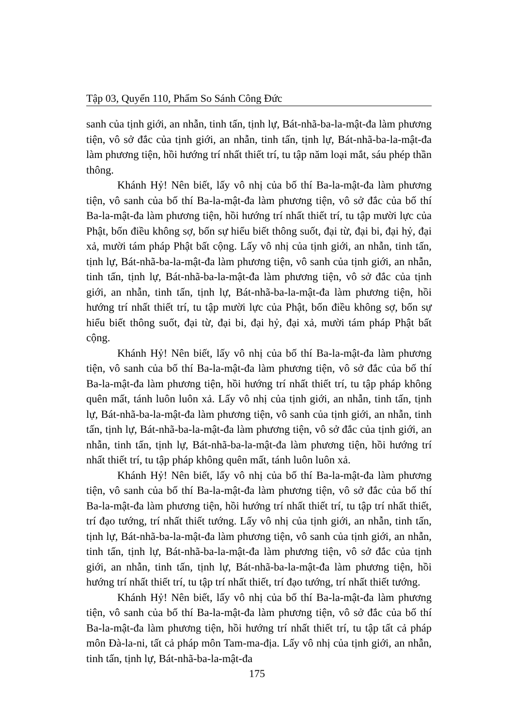Tập 03, Quyển 110, Phẩm So Sánh Công Đức
sanh của tịnh giới, an nhẫn, tinh tấn, tịnh lự, Bát-nhã-ba-la-mật-đa làm phương tiện, vô sở đắc của tịnh giới, an nhẫn, tinh tấn, tịnh lự, Bát-nhã-ba-la-mật-đa làm phương tiện, hồi hướng trí nhất thiết trí, tu tập năm loại mắt, sáu phép thần thông.
Khánh Hỷ! Nên biết, lấy vô nhị của bố thí Ba-la-mật-đa làm phương tiện, vô sanh của bố thí Ba-la-mật-đa làm phương tiện, vô sở đắc của bố thí Ba-la-mật-đa làm phương tiện, hồi hướng trí nhất thiết trí, tu tập mười lực của Phật, bốn điều không sợ, bốn sự hiểu biết thông suốt, đại từ, đại bi, đại hỷ, đại xả, mười tám pháp Phật bất cộng. Lấy vô nhị của tịnh giới, an nhẫn, tinh tấn, tịnh lự, Bát-nhã-ba-la-mật-đa làm phương tiện, vô sanh của tịnh giới, an nhẫn, tinh tấn, tịnh lự, Bát-nhã-ba-la-mật-đa làm phương tiện, vô sở đắc của tịnh giới, an nhẫn, tinh tấn, tịnh lự, Bát-nhã-ba-la-mật-đa làm phương tiện, hồi hướng trí nhất thiết trí, tu tập mười lực của Phật, bốn điều không sợ, bốn sự hiểu biết thông suốt, đại từ, đại bi, đại hỷ, đại xả, mười tám pháp Phật bất cộng.
Khánh Hỷ! Nên biết, lấy vô nhị của bố thí Ba-la-mật-đa làm phương tiện, vô sanh của bố thí Ba-la-mật-đa làm phương tiện, vô sở đắc của bố thí Ba-la-mật-đa làm phương tiện, hồi hướng trí nhất thiết trí, tu tập pháp không quên mất, tánh luôn luôn xả. Lấy vô nhị của tịnh giới, an nhẫn, tinh tấn, tịnh lự, Bát-nhã-ba-la-mật-đa làm phương tiện, vô sanh của tịnh giới, an nhẫn, tinh tấn, tịnh lự, Bát-nhã-ba-la-mật-đa làm phương tiện, vô sở đắc của tịnh giới, an nhẫn, tinh tấn, tịnh lự, Bát-nhã-ba-la-mật-đa làm phương tiện, hồi hướng trí nhất thiết trí, tu tập pháp không quên mất, tánh luôn luôn xả.
Khánh Hỷ! Nên biết, lấy vô nhị của bố thí Ba-la-mật-đa làm phương tiện, vô sanh của bố thí Ba-la-mật-đa làm phương tiện, vô sở đắc của bố thí Ba-la-mật-đa làm phương tiện, hồi hướng trí nhất thiết trí, tu tập trí nhất thiết, trí đạo tướng, trí nhất thiết tướng. Lấy vô nhị của tịnh giới, an nhẫn, tinh tấn, tịnh lự, Bát-nhã-ba-la-mật-đa làm phương tiện, vô sanh của tịnh giới, an nhẫn, tinh tấn, tịnh lự, Bát-nhã-ba-la-mật-đa làm phương tiện, vô sở đắc của tịnh giới, an nhẫn, tinh tấn, tịnh lự, Bát-nhã-ba-la-mật-đa làm phương tiện, hồi hướng trí nhất thiết trí, tu tập trí nhất thiết, trí đạo tướng, trí nhất thiết tướng.
Khánh Hỷ! Nên biết, lấy vô nhị của bố thí Ba-la-mật-đa làm phương tiện, vô sanh của bố thí Ba-la-mật-đa làm phương tiện, vô sở đắc của bố thí Ba-la-mật-đa làm phương tiện, hồi hướng trí nhất thiết trí, tu tập tất cả pháp môn Đà-la-ni, tất cả pháp môn Tam-ma-địa. Lấy vô nhị của tịnh giới, an nhẫn, tinh tấn, tịnh lự, Bát-nhã-ba-la-mật-đa
175